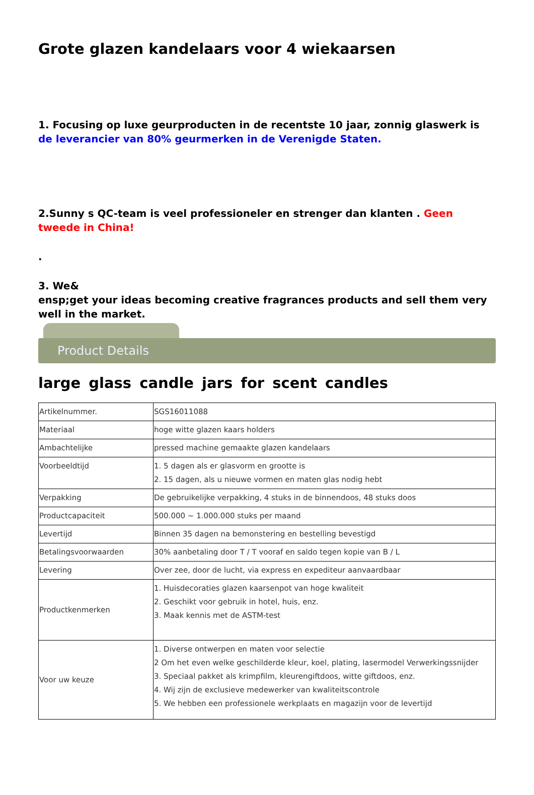Grote glazen kandelaars voor 4 wiekaarsen
1. Focusing op luxe geurproducten in de recentste 10 jaar, zonnig glaswerk is de leverancier van 80% geurmerken in de Verenigde Staten.
2.Sunny s QC-team is veel professioneler en strenger dan klanten . Geen tweede in China!
.
3. We&
ensp;get your ideas becoming creative fragrances products and sell them very well in the market.
Product Details
large glass candle jars for scent candles
| Artikelnummer. | SGS16011088 |
| Materiaal | hoge witte glazen kaars holders |
| Ambachtelijke | pressed machine gemaakte glazen kandelaars |
| Voorbeeldtijd | 1. 5 dagen als er glasvorm en grootte is 2. 15 dagen, als u nieuwe vormen en maten glas nodig hebt |
| Verpakking | De gebruikelijke verpakking, 4 stuks in de binnendoos, 48 stuks doos |
| Productcapaciteit | 500.000 ~ 1.000.000 stuks per maand |
| Levertijd | Binnen 35 dagen na bemonstering en bestelling bevestigd |
| Betalingsvoorwaarden | 30% aanbetaling door T / T vooraf en saldo tegen kopie van B / L |
| Levering | Over zee, door de lucht, via express en expediteur aanvaardbaar |
| Productkenmerken | 1. Huisdecoraties glazen kaarsenpot van hoge kwaliteit 2. Geschikt voor gebruik in hotel, huis, enz. 3. Maak kennis met de ASTM-test |
| Voor uw keuze | 1. Diverse ontwerpen en maten voor selectie 2 Om het even welke geschilderde kleur, koel, plating, lasermodel Verwerkingssnijder 3. Speciaal pakket als krimpfilm, kleurengiftdoos, witte giftdoos, enz. 4. Wij zijn de exclusieve medewerker van kwaliteitscontrole 5. We hebben een professionele werkplaats en magazijn voor de levertijd |